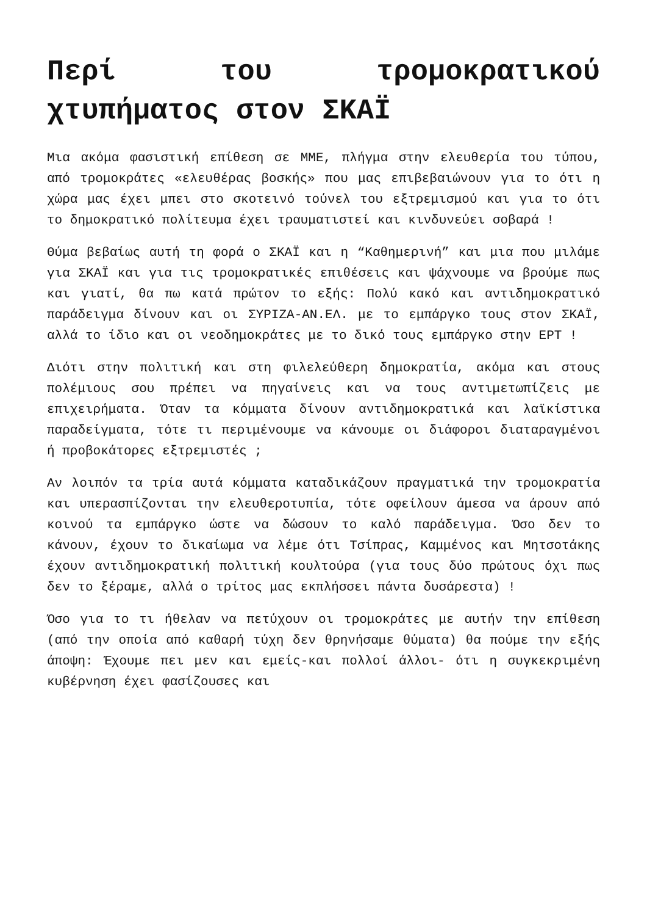Περί του τρομοκρατικού χτυπήματος στον ΣΚΑΪ
Μια ακόμα φασιστική επίθεση σε ΜΜΕ, πλήγμα στην ελευθερία του τύπου, από τρομοκράτες «ελευθέρας βοσκής» που μας επιβεβαιώνουν για το ότι η χώρα μας έχει μπει στο σκοτεινό τούνελ του εξτρεμισμού και για το ότι το δημοκρατικό πολίτευμα έχει τραυματιστεί και κινδυνεύει σοβαρά !
Θύμα βεβαίως αυτή τη φορά ο ΣΚΑΪ και η “Καθημερινή” και μια που μιλάμε για ΣΚΑΪ και για τις τρομοκρατικές επιθέσεις και ψάχνουμε να βρούμε πως και γιατί, θα πω κατά πρώτον το εξής: Πολύ κακό και αντιδημοκρατικό παράδειγμα δίνουν και οι ΣΥΡΙΖΑ-ΑΝ.ΕΛ. με το εμπάργκο τους στον ΣΚΑΪ, αλλά το ίδιο και οι νεοδημοκράτες με το δικό τους εμπάργκο στην ΕΡΤ !
Διότι στην πολιτική και στη φιλελεύθερη δημοκρατία, ακόμα και στους πολέμιους σου πρέπει να πηγαίνεις και να τους αντιμετωπίζεις με επιχειρήματα. Όταν τα κόμματα δίνουν αντιδημοκρατικά και λαϊκίστικα παραδείγματα, τότε τι περιμένουμε να κάνουμε οι διάφοροι διαταραγμένοι ή προβοκάτορες εξτρεμιστές ;
Αν λοιπόν τα τρία αυτά κόμματα καταδικάζουν πραγματικά την τρομοκρατία και υπερασπίζονται την ελευθεροτυπία, τότε οφείλουν άμεσα να άρουν από κοινού τα εμπάργκο ώστε να δώσουν το καλό παράδειγμα. Όσο δεν το κάνουν, έχουν το δικαίωμα να λέμε ότι Τσίπρας, Καμμένος και Μητσοτάκης έχουν αντιδημοκρατική πολιτική κουλτούρα (για τους δύο πρώτους όχι πως δεν το ξέραμε, αλλά ο τρίτος μας εκπλήσσει πάντα δυσάρεστα) !
Όσο για το τι ήθελαν να πετύχουν οι τρομοκράτες με αυτήν την επίθεση (από την οποία από καθαρή τύχη δεν θρηνήσαμε θύματα) θα πούμε την εξής άποψη: Έχουμε πει μεν και εμείς-και πολλοί άλλοι- ότι η συγκεκριμένη κυβέρνηση έχει φασίζουσες και